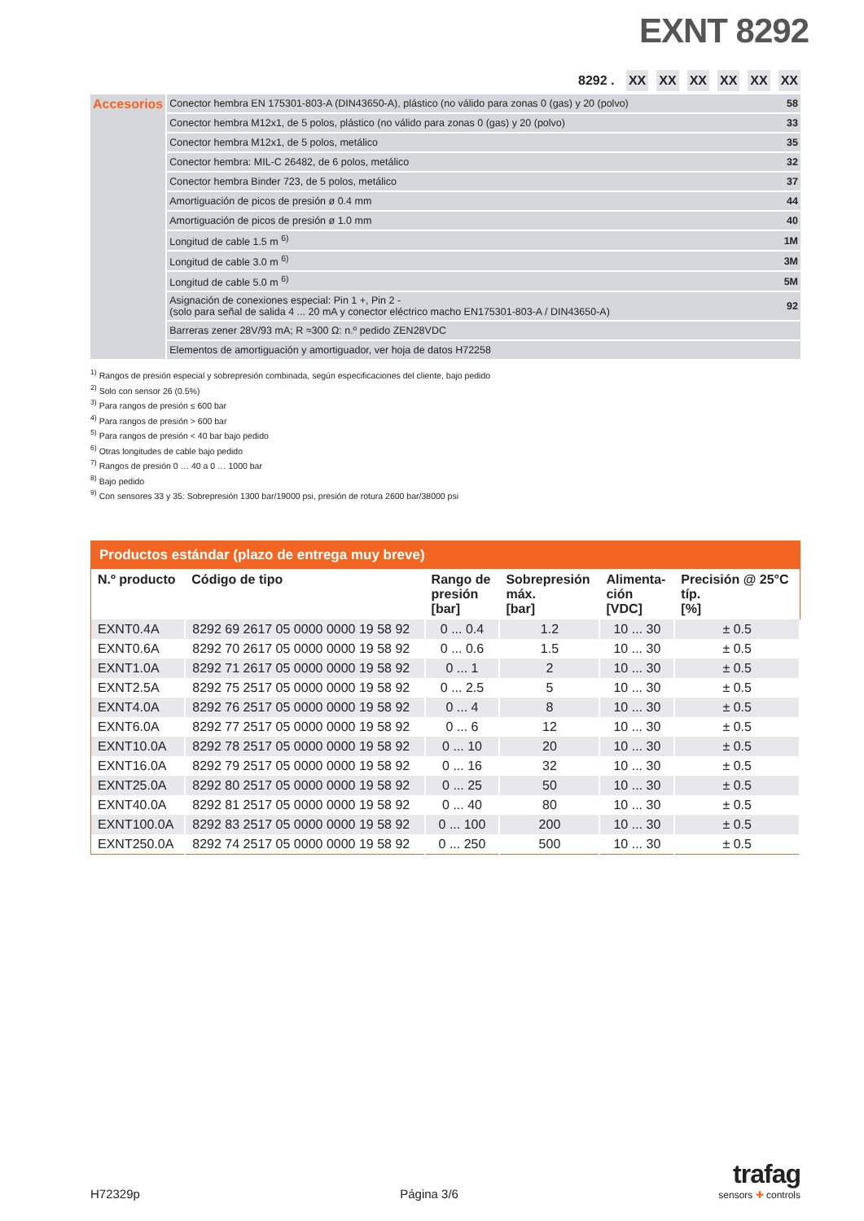EXNT 8292
8292 . XX XX XX XX XX XX
| Accesorios | Conector hembra EN 175301-803-A (DIN43650-A), plástico (no válido para zonas 0 (gas) y 20 (polvo) | 58 |
| | Conector hembra M12x1, de 5 polos, plástico (no válido para zonas 0 (gas) y 20 (polvo) | 33 |
| | Conector hembra M12x1, de 5 polos, metálico | 35 |
| | Conector hembra: MIL-C 26482, de 6 polos, metálico | 32 |
| | Conector hembra Binder 723, de 5 polos, metálico | 37 |
| | Amortiguación de picos de presión ø 0.4 mm | 44 |
| | Amortiguación de picos de presión ø 1.0 mm | 40 |
| | Longitud de cable 1.5 m <sup>6)</sup> | 1M |
| | Longitud de cable 3.0 m <sup>6)</sup> | 3M |
| | Longitud de cable 5.0 m <sup>6)</sup> | 5M |
| | Asignación de conexiones especial: Pin 1 +, Pin 2 - (solo para señal de salida 4 ... 20 mA y conector eléctrico macho EN175301-803-A / DIN43650-A) | 92 |
| | Barreras zener 28V/93 mA; R ≈300 Ω: n.º pedido ZEN28VDC | |
| | Elementos de amortiguación y amortiguador, ver hoja de datos H72258 | |
<sup>1)</sup> Rangos de presión especial y sobrepresión combinada, según especificaciones del cliente, bajo pedido
<sup>2)</sup> Solo con sensor 26 (0.5%)
<sup>3)</sup> Para rangos de presión ≤ 600 bar
<sup>4)</sup> Para rangos de presión > 600 bar
<sup>5)</sup> Para rangos de presión < 40 bar bajo pedido
<sup>6)</sup> Otras longitudes de cable bajo pedido
<sup>7)</sup> Rangos de presión 0 … 40 a 0 … 1000 bar
<sup>8)</sup> Bajo pedido
<sup>9)</sup> Con sensores 33 y 35: Sobrepresión 1300 bar/19000 psi, presión de rotura 2600 bar/38000 psi
| Productos estándar (plazo de entrega muy breve) | | | | | |
| --- | --- | --- | --- | --- | --- |
| N.º producto | Código de tipo | Rango de presión [bar] | Sobrepresión máx. [bar] | Alimenta- ción [VDC] | Precisión @ 25°C típ. [%] |
| EXNT0.4A | 8292 69 2617 05 0000 0000 19 58 92 | 0 ... 0.4 | 1.2 | 10 ... 30 | ± 0.5 |
| EXNT0.6A | 8292 70 2617 05 0000 0000 19 58 92 | 0 ... 0.6 | 1.5 | 10 ... 30 | ± 0.5 |
| EXNT1.0A | 8292 71 2617 05 0000 0000 19 58 92 | 0 ... 1 | 2 | 10 ... 30 | ± 0.5 |
| EXNT2.5A | 8292 75 2517 05 0000 0000 19 58 92 | 0 ... 2.5 | 5 | 10 ... 30 | ± 0.5 |
| EXNT4.0A | 8292 76 2517 05 0000 0000 19 58 92 | 0 ... 4 | 8 | 10 ... 30 | ± 0.5 |
| EXNT6.0A | 8292 77 2517 05 0000 0000 19 58 92 | 0 ... 6 | 12 | 10 ... 30 | ± 0.5 |
| EXNT10.0A | 8292 78 2517 05 0000 0000 19 58 92 | 0 ... 10 | 20 | 10 ... 30 | ± 0.5 |
| EXNT16.0A | 8292 79 2517 05 0000 0000 19 58 92 | 0 ... 16 | 32 | 10 ... 30 | ± 0.5 |
| EXNT25.0A | 8292 80 2517 05 0000 0000 19 58 92 | 0 ... 25 | 50 | 10 ... 30 | ± 0.5 |
| EXNT40.0A | 8292 81 2517 05 0000 0000 19 58 92 | 0 ... 40 | 80 | 10 ... 30 | ± 0.5 |
| EXNT100.0A | 8292 83 2517 05 0000 0000 19 58 92 | 0 ... 100 | 200 | 10 ... 30 | ± 0.5 |
| EXNT250.0A | 8292 74 2517 05 0000 0000 19 58 92 | 0 ... 250 | 500 | 10 ... 30 | ± 0.5 |
H72329p Página 3/6
trafag
sensors ✚ controls